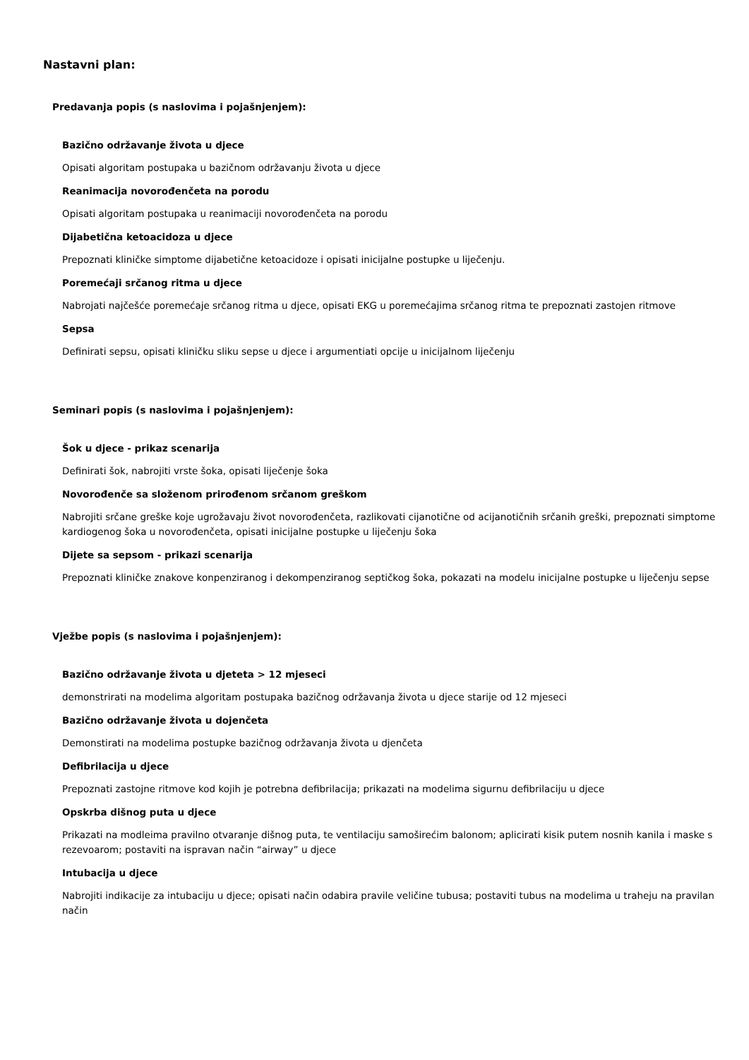Nastavni plan:
Predavanja popis (s naslovima i pojašnjenjem):
Bazično održavanje života u djece
Opisati algoritam postupaka u bazičnom održavanju života u djece
Reanimacija novorođenčeta na porodu
Opisati algoritam postupaka u reanimaciji novorođenčeta na porodu
Dijabetična ketoacidoza u djece
Prepoznati kliničke simptome dijabetične ketoacidoze i opisati inicijalne postupke u liječenju.
Poremećaji srčanog ritma u djece
Nabrojati najčešće poremećaje srčanog ritma u djece, opisati EKG u poremećajima srčanog ritma te prepoznati zastojen ritmove
Sepsa
Definirati sepsu, opisati kliničku sliku sepse u djece i argumentiati opcije u inicijalnom liječenju
Seminari popis (s naslovima i pojašnjenjem):
Šok u djece - prikaz scenarija
Definirati šok, nabrojiti vrste šoka, opisati liječenje šoka
Novorođenče sa složenom prirođenom srčanom greškom
Nabrojiti srčane greške koje ugrožavaju život novorođenčeta, razlikovati cijanotične od acijanotičnih srčanih greški, prepoznati simptome kardiogenog šoka u novorođenčeta, opisati inicijalne postupke u liječenju šoka
Dijete sa sepsom - prikazi scenarija
Prepoznati kliničke znakove konpenziranog i dekompenziranog septičkog šoka, pokazati na modelu inicijalne postupke u liječenju sepse
Vježbe popis (s naslovima i pojašnjenjem):
Bazično održavanje života u djeteta > 12 mjeseci
demonstrirati na modelima algoritam postupaka bazičnog održavanja života u djece starije od 12 mjeseci
Bazično održavanje života u dojenčeta
Demonstirati na modelima postupke bazičnog održavanja života u djenčeta
Defibrilacija u djece
Prepoznati zastojne ritmove kod kojih je potrebna defibrilacija; prikazati na modelima sigurnu defibrilaciju u djece
Opskrba dišnog puta u djece
Prikazati na modleima pravilno otvaranje dišnog puta, te ventilaciju samoširećim balonom; aplicirati kisik putem nosnih kanila i maske s rezevoarom; postaviti na ispravan način “airway” u djece
Intubacija u djece
Nabrojiti indikacije za intubaciju u djece; opisati način odabira pravile veličine tubusa; postaviti tubus na modelima u traheju na pravilan način